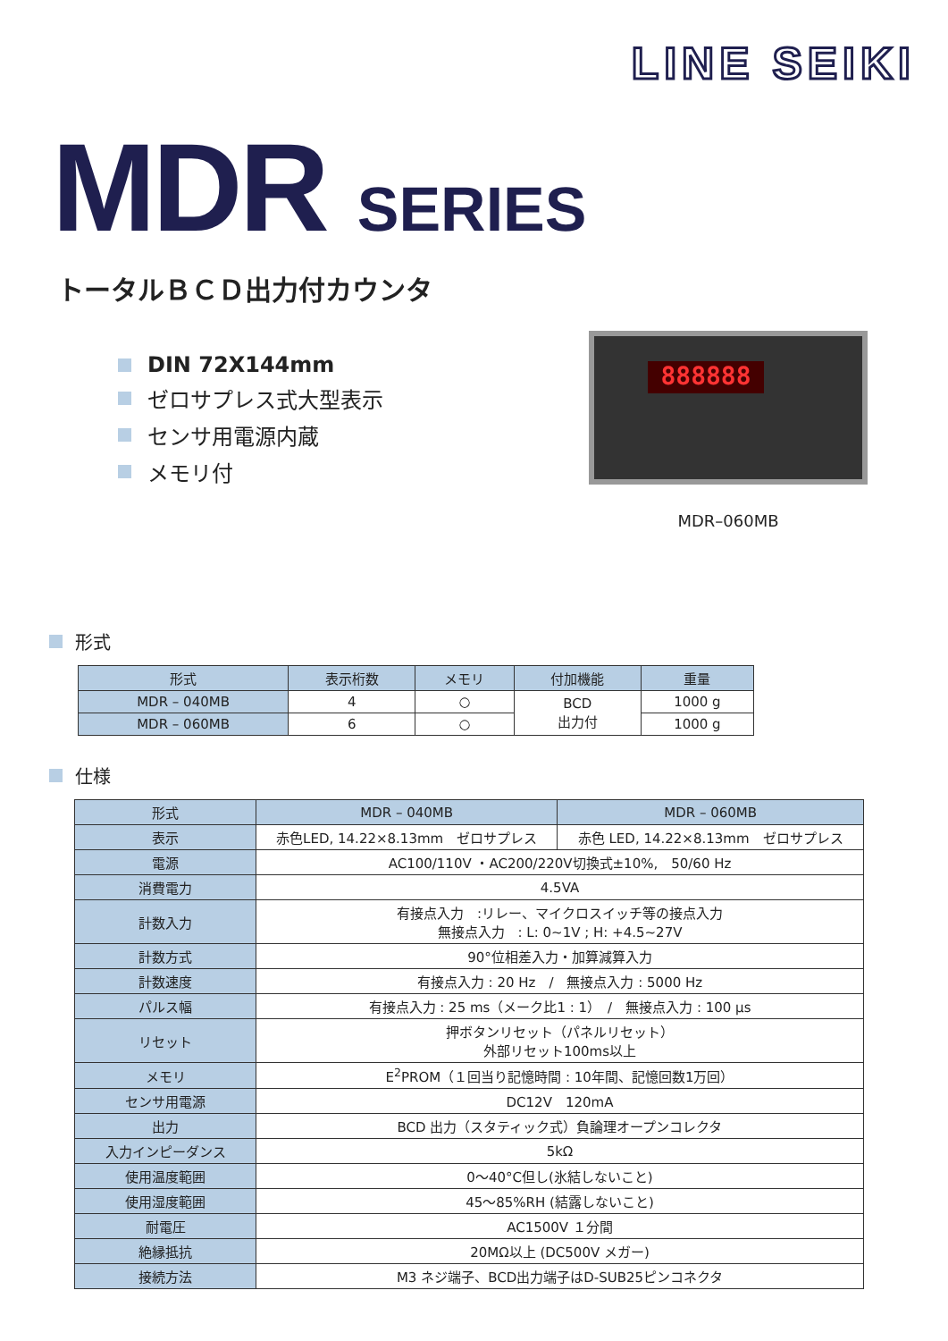LINE SEIKI
MDR SERIES
トータルＢＣＤ出力付カウンタ
DIN 72X144mm
ゼロサプレス式大型表示
センサ用電源内蔵
メモリ付
888888
MDR–060MB
形式
| 形式 | 表示桁数 | メモリ | 付加機能 | 重量 |
| --- | --- | --- | --- | --- |
| MDR – 040MB | 4 | ○ | BCD 出力付 | 1000 g |
| MDR – 060MB | 6 | ○ | | 1000 g |
仕様
| 形式 | MDR – 040MB | MDR – 060MB |
| --- | --- | --- |
| 表示 | 赤色LED, 14.22×8.13mm ゼロサプレス | 赤色 LED, 14.22×8.13mm ゼロサプレス |
| 電源 | AC100/110V ・AC200/220V切換式±10%, 50/60 Hz | |
| 消費電力 | 4.5VA | |
| 計数入力 | 有接点入力 :リレー、マイクロスイッチ等の接点入力 無接点入力 : L: 0~1V ; H: +4.5~27V | |
| 計数方式 | 90°位相差入力・加算減算入力 | |
| 計数速度 | 有接点入力 : 20 Hz / 無接点入力 : 5000 Hz | |
| パルス幅 | 有接点入力 : 25 ms（メーク比1 : 1） / 無接点入力 : 100 μs | |
| リセット | 押ボタンリセット（パネルリセット） 外部リセット100ms以上 | |
| メモリ | E<sup>2</sup>PROM（１回当り記憶時間 : 10年間、記憶回数1万回） | |
| センサ用電源 | DC12V 120mA | |
| 出力 | BCD 出力（スタティック式）負論理オープンコレクタ | |
| 入力インピーダンス | 5kΩ | |
| 使用温度範囲 | 0～40°C但し(氷結しないこと) | |
| 使用湿度範囲 | 45～85%RH (結露しないこと) | |
| 耐電圧 | AC1500V １分間 | |
| 絶縁抵抗 | 20MΩ以上 (DC500V メガー) | |
| 接続方法 | M3 ネジ端子、BCD出力端子はD-SUB25ピンコネクタ | |